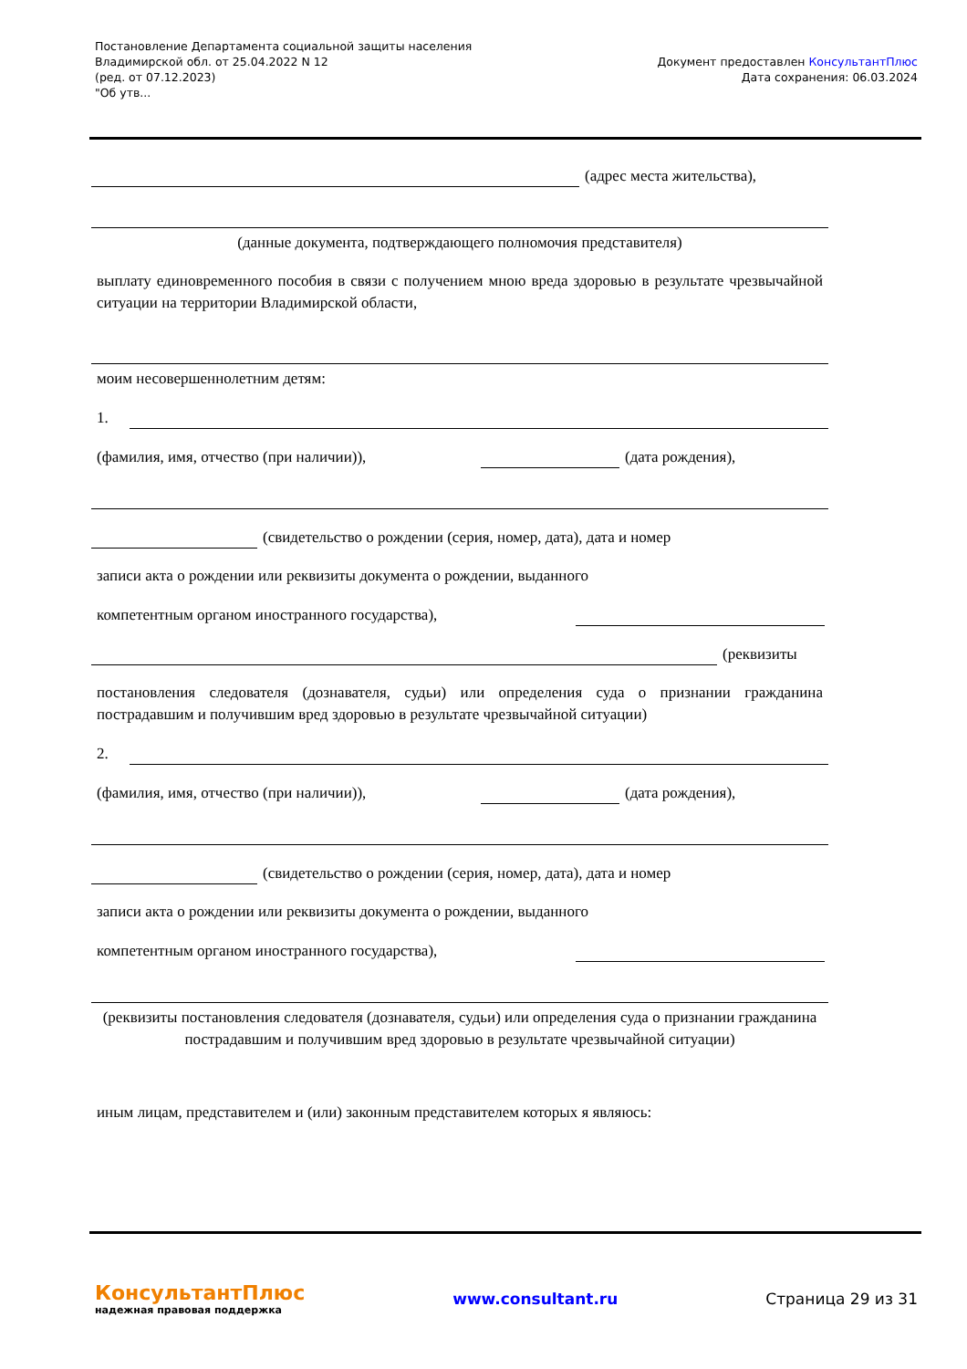Постановление Департамента социальной защиты населения
Владимирской обл. от 25.04.2022 N 12
(ред. от 07.12.2023)
"Об утв...
Документ предоставлен КонсультантПлюс
Дата сохранения: 06.03.2024
(адрес места жительства),
(данные документа, подтверждающего полномочия представителя)
выплату единовременного пособия в связи с получением мною вреда здоровью в результате чрезвычайной ситуации на территории Владимирской области,
моим несовершеннолетним детям:
1.
(фамилия, имя, отчество (при наличии)),
(дата рождения),
(свидетельство о рождении (серия, номер, дата), дата и номер
записи акта о рождении или реквизиты документа о рождении, выданного
компетентным органом иностранного государства),
(реквизиты
постановления следователя (дознавателя, судьи) или определения суда о признании гражданина пострадавшим и получившим вред здоровью в результате чрезвычайной ситуации)
2.
(фамилия, имя, отчество (при наличии)),
(дата рождения),
(свидетельство о рождении (серия, номер, дата), дата и номер
записи акта о рождении или реквизиты документа о рождении, выданного
компетентным органом иностранного государства),
(реквизиты постановления следователя (дознавателя, судьи) или определения суда о признании гражданина пострадавшим и получившим вред здоровью в результате чрезвычайной ситуации)
иным лицам, представителем и (или) законным представителем которых я являюсь:
КонсультантПлюс
надежная правовая поддержка
www.consultant.ru Страница 29 из 31